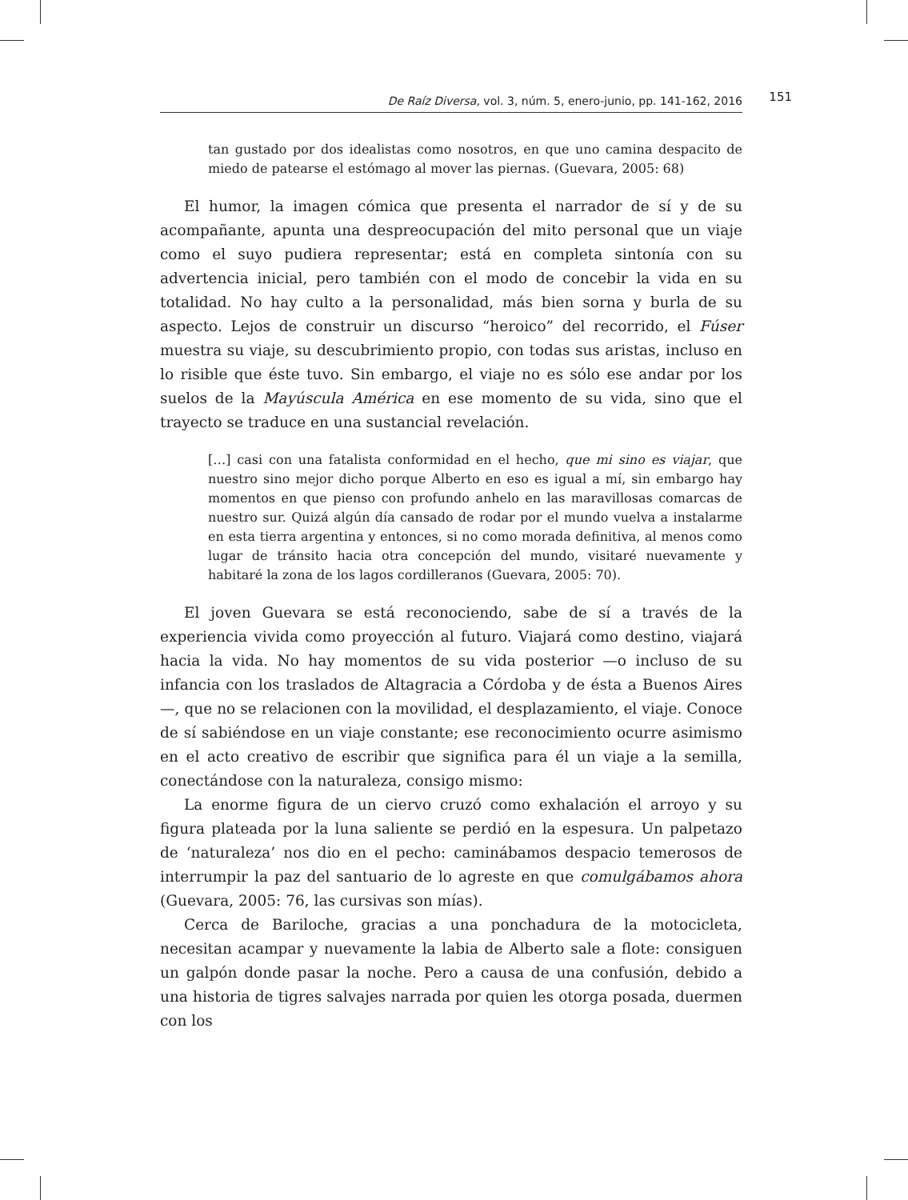De Raíz Diversa, vol. 3, núm. 5, enero-junio, pp. 141-162, 2016
151
tan gustado por dos idealistas como nosotros, en que uno camina despacito de miedo de patearse el estómago al mover las piernas. (Guevara, 2005: 68)
El humor, la imagen cómica que presenta el narrador de sí y de su acompañante, apunta una despreocupación del mito personal que un viaje como el suyo pudiera representar; está en completa sintonía con su advertencia inicial, pero también con el modo de concebir la vida en su totalidad. No hay culto a la personalidad, más bien sorna y burla de su aspecto. Lejos de construir un discurso “heroico” del recorrido, el Fúser muestra su viaje, su descubrimiento propio, con todas sus aristas, incluso en lo risible que éste tuvo. Sin embargo, el viaje no es sólo ese andar por los suelos de la Mayúscula América en ese momento de su vida, sino que el trayecto se traduce en una sustancial revelación.
[…] casi con una fatalista conformidad en el hecho, que mi sino es viajar, que nuestro sino mejor dicho porque Alberto en eso es igual a mí, sin embargo hay momentos en que pienso con profundo anhelo en las maravillosas comarcas de nuestro sur. Quizá algún día cansado de rodar por el mundo vuelva a instalarme en esta tierra argentina y entonces, si no como morada definitiva, al menos como lugar de tránsito hacia otra concepción del mundo, visitaré nuevamente y habitaré la zona de los lagos cordilleranos (Guevara, 2005: 70).
El joven Guevara se está reconociendo, sabe de sí a través de la experiencia vivida como proyección al futuro. Viajará como destino, viajará hacia la vida. No hay momentos de su vida posterior —o incluso de su infancia con los traslados de Altagracia a Córdoba y de ésta a Buenos Aires—, que no se relacionen con la movilidad, el desplazamiento, el viaje. Conoce de sí sabiéndose en un viaje constante; ese reconocimiento ocurre asimismo en el acto creativo de escribir que significa para él un viaje a la semilla, conectándose con la naturaleza, consigo mismo:
La enorme figura de un ciervo cruzó como exhalación el arroyo y su figura plateada por la luna saliente se perdió en la espesura. Un palpetazo de ‘naturaleza’ nos dio en el pecho: caminábamos despacio temerosos de interrumpir la paz del santuario de lo agreste en que comulgábamos ahora (Guevara, 2005: 76, las cursivas son mías).
Cerca de Bariloche, gracias a una ponchadura de la motocicleta, necesitan acampar y nuevamente la labia de Alberto sale a flote: consiguen un galpón donde pasar la noche. Pero a causa de una confusión, debido a una historia de tigres salvajes narrada por quien les otorga posada, duermen con los